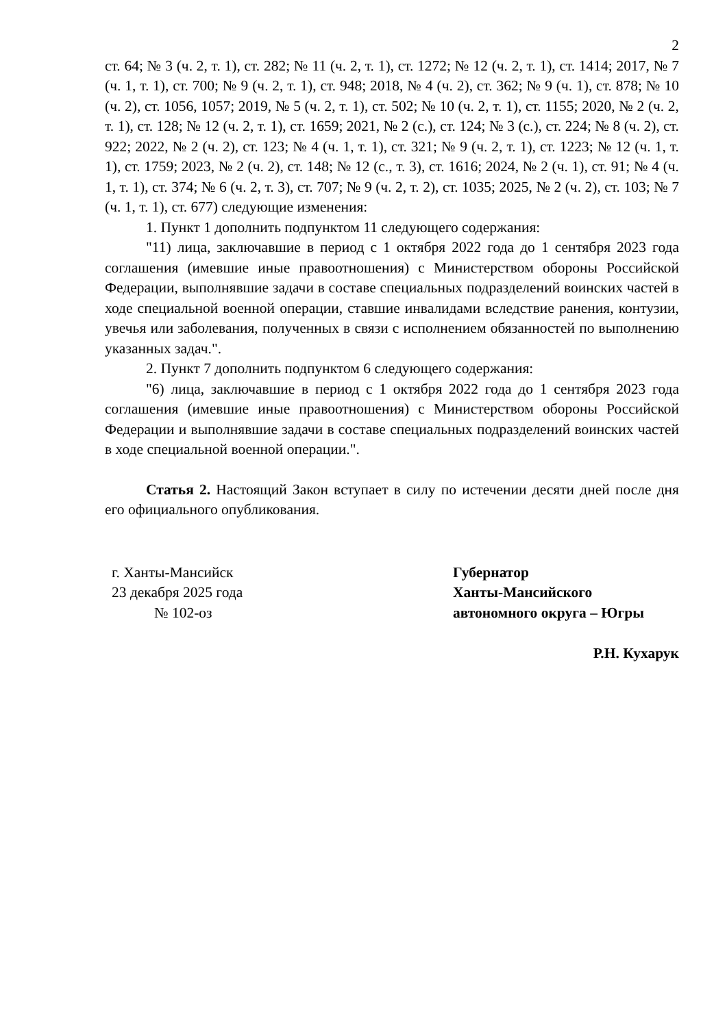2
ст. 64; № 3 (ч. 2, т. 1), ст. 282; № 11 (ч. 2, т. 1), ст. 1272; № 12 (ч. 2, т. 1), ст. 1414; 2017, № 7 (ч. 1, т. 1), ст. 700; № 9 (ч. 2, т. 1), ст. 948; 2018, № 4 (ч. 2), ст. 362; № 9 (ч. 1), ст. 878; № 10 (ч. 2), ст. 1056, 1057; 2019, № 5 (ч. 2, т. 1), ст. 502; № 10 (ч. 2, т. 1), ст. 1155; 2020, № 2 (ч. 2, т. 1), ст. 128; № 12 (ч. 2, т. 1), ст. 1659; 2021, № 2 (с.), ст. 124; № 3 (с.), ст. 224; № 8 (ч. 2), ст. 922; 2022, № 2 (ч. 2), ст. 123; № 4 (ч. 1, т. 1), ст. 321; № 9 (ч. 2, т. 1), ст. 1223; № 12 (ч. 1, т. 1), ст. 1759; 2023, № 2 (ч. 2), ст. 148; № 12 (с., т. 3), ст. 1616; 2024, № 2 (ч. 1), ст. 91; № 4 (ч. 1, т. 1), ст. 374; № 6 (ч. 2, т. 3), ст. 707; № 9 (ч. 2, т. 2), ст. 1035; 2025, № 2 (ч. 2), ст. 103; № 7 (ч. 1, т. 1), ст. 677) следующие изменения:
1. Пункт 1 дополнить подпунктом 11 следующего содержания:
"11) лица, заключавшие в период с 1 октября 2022 года до 1 сентября 2023 года соглашения (имевшие иные правоотношения) с Министерством обороны Российской Федерации, выполнявшие задачи в составе специальных подразделений воинских частей в ходе специальной военной операции, ставшие инвалидами вследствие ранения, контузии, увечья или заболевания, полученных в связи с исполнением обязанностей по выполнению указанных задач.".
2. Пункт 7 дополнить подпунктом 6 следующего содержания:
"6) лица, заключавшие в период с 1 октября 2022 года до 1 сентября 2023 года соглашения (имевшие иные правоотношения) с Министерством обороны Российской Федерации и выполнявшие задачи в составе специальных подразделений воинских частей в ходе специальной военной операции.".
Статья 2. Настоящий Закон вступает в силу по истечении десяти дней после дня его официального опубликования.
г. Ханты-Мансийск
23 декабря 2025 года
№ 102-оз
Губернатор
Ханты-Мансийского
автономного округа – Югры
Р.Н. Кухарук